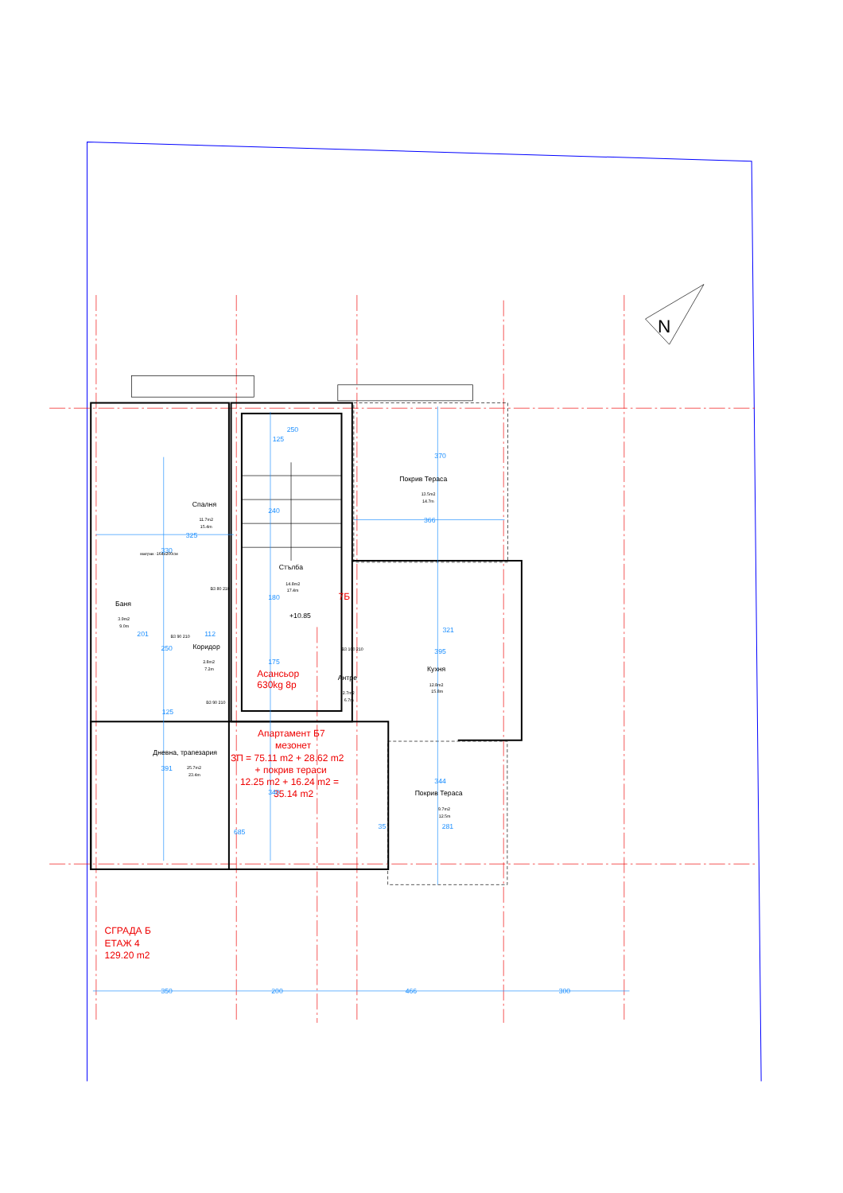N
250
125
370
Покрив Тераса
13.5m2
14.7m
366
Спалня
11.7m2
15.4m
325
330
матрак -164x200см
240
Стълба
14.8m2
17.4m
В3 80 210
7Б
Баня
3.9m2
9.0m
180
+10.85
201
В3 90 210
112
321
Коридор
2.8m2
7.2m
250
В3 100 210
175
395
Асансьор
630kg 8p
Кухня
12.8m2
15.8m
Антре
2.7m2
6.7m
В3 90 210
125
Апартамент Б7
мезонет
ЗП = 75.11 m2 + 28.62 m2
+ покрив тераси
12.25 m2 + 16.24 m2 =
35.14 m2
Дневна, трапезария
25.7m2
23.4m
391
340
Покрив Тераса
9.7m2
12.5m
344
685
35
281
СГРАДА Б
ЕТАЖ 4
129.20 m2
350
200
466
300